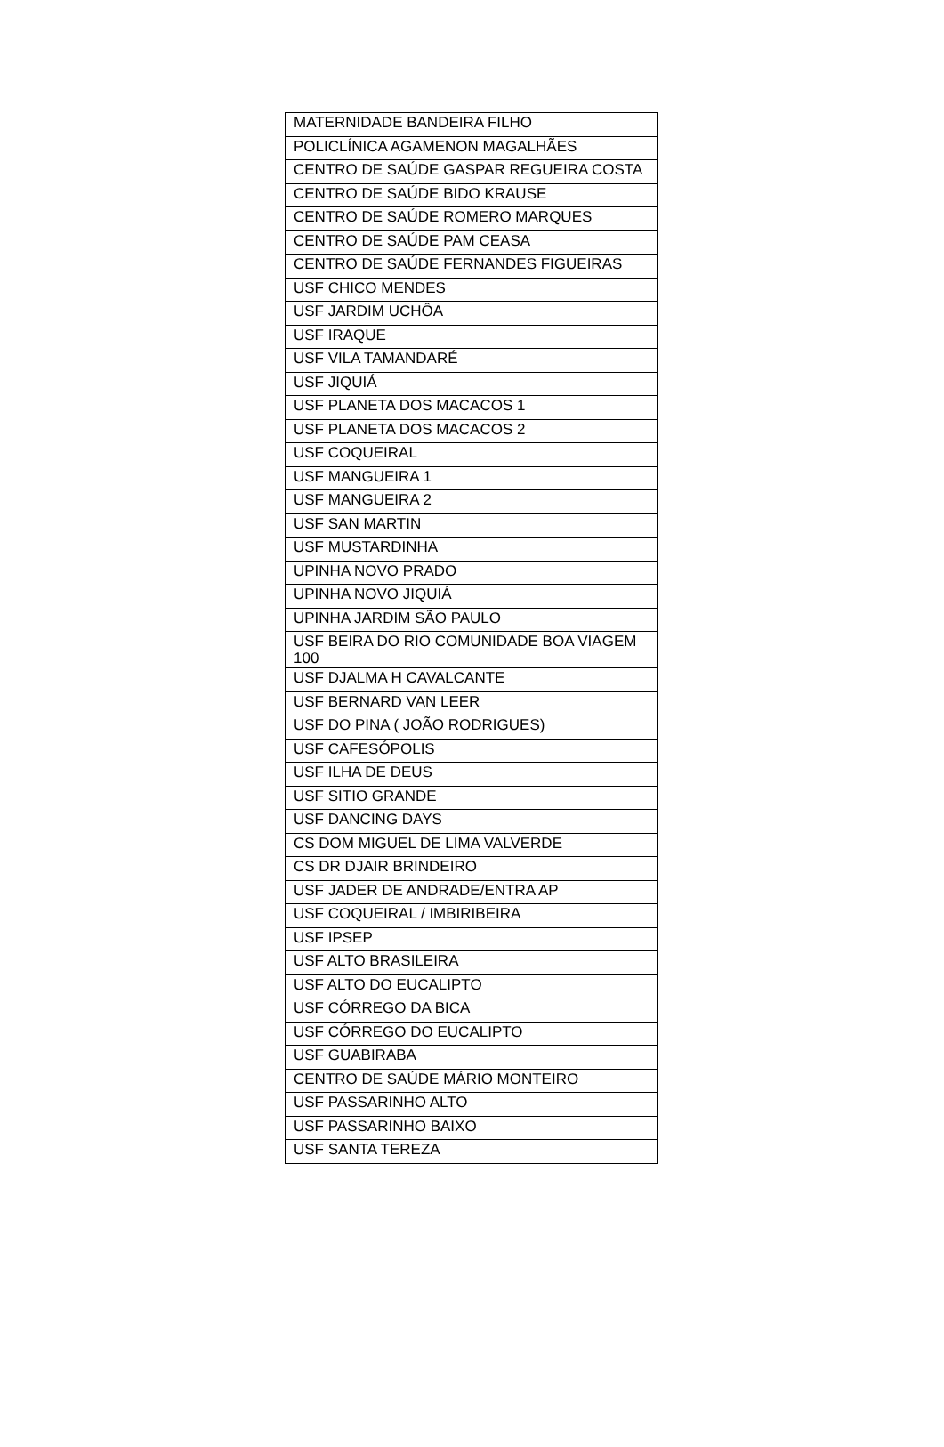| MATERNIDADE BANDEIRA FILHO |
| POLICLÍNICA AGAMENON MAGALHÃES |
| CENTRO DE SAÚDE GASPAR REGUEIRA COSTA |
| CENTRO DE SAÚDE BIDO KRAUSE |
| CENTRO DE SAÚDE ROMERO MARQUES |
| CENTRO DE SAÚDE PAM CEASA |
| CENTRO DE SAÚDE FERNANDES FIGUEIRAS |
| USF CHICO MENDES |
| USF JARDIM UCHÔA |
| USF IRAQUE |
| USF VILA TAMANDARÉ |
| USF JIQUIÁ |
| USF PLANETA DOS MACACOS 1 |
| USF PLANETA DOS MACACOS 2 |
| USF COQUEIRAL |
| USF MANGUEIRA 1 |
| USF MANGUEIRA 2 |
| USF SAN MARTIN |
| USF MUSTARDINHA |
| UPINHA NOVO PRADO |
| UPINHA NOVO JIQUIÁ |
| UPINHA JARDIM SÃO PAULO |
| USF BEIRA DO RIO COMUNIDADE BOA VIAGEM 100 |
| USF DJALMA H CAVALCANTE |
| USF BERNARD VAN LEER |
| USF DO PINA ( JOÃO RODRIGUES) |
| USF CAFESÓPOLIS |
| USF ILHA DE DEUS |
| USF SITIO GRANDE |
| USF DANCING DAYS |
| CS DOM MIGUEL DE LIMA VALVERDE |
| CS DR DJAIR BRINDEIRO |
| USF JADER DE ANDRADE/ENTRA AP |
| USF COQUEIRAL / IMBIRIBEIRA |
| USF IPSEP |
| USF ALTO BRASILEIRA |
| USF ALTO DO EUCALIPTO |
| USF CÓRREGO DA BICA |
| USF CÓRREGO DO EUCALIPTO |
| USF GUABIRABA |
| CENTRO DE SAÚDE MÁRIO MONTEIRO |
| USF PASSARINHO ALTO |
| USF PASSARINHO BAIXO |
| USF SANTA TEREZA |